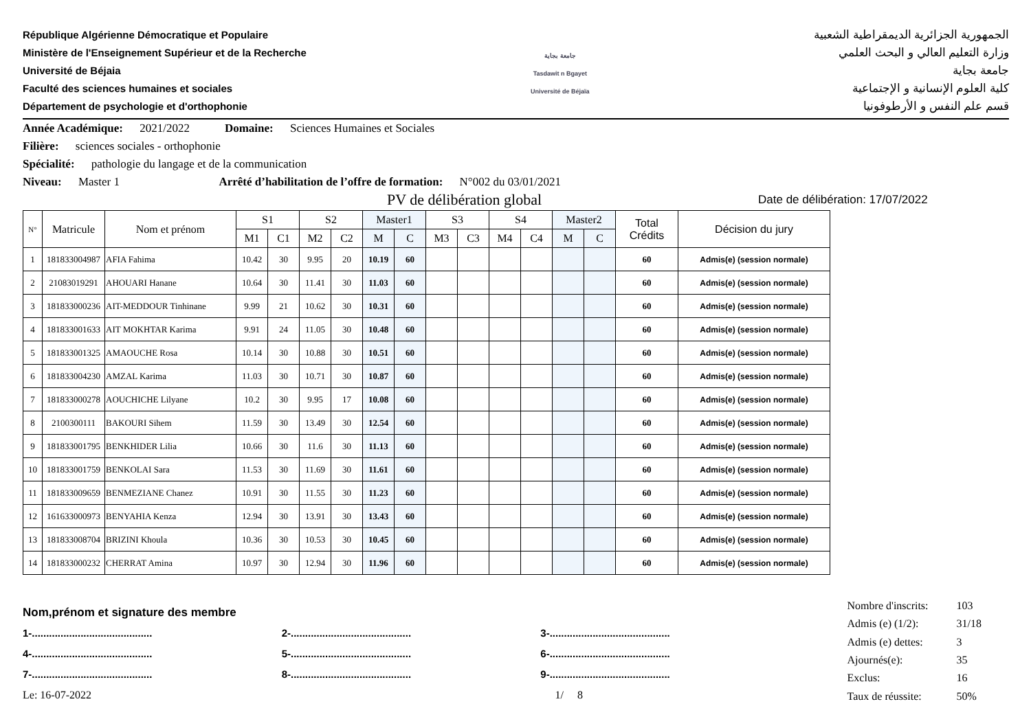République Algérienne Démocratique et Populaire
Ministère de l'Enseignement Supérieur et de la Recherche
Université de Béjaia
Faculté des sciences humaines et sociales
Département de psychologie et d'orthophonie
جامعة بجاية
Tasdawit n Bgayet
Université de Béjaïa
الجمهورية الجزائرية الديمقراطية الشعبية
وزارة التعليم العالي و البحث العلمي
جامعة بجاية
كلية العلوم الإنسانية و الإجتماعية
قسم علم النفس و الأرطوفونيا
Année Académique: 2021/2022 Domaine: Sciences Humaines et Sociales
Filière: sciences sociales - orthophonie
Spécialité: pathologie du langage et de la communication
Niveau: Master 1 Arrêté d’habilitation de l’offre de formation: N°002 du 03/01/2021
PV de délibération global Date de délibération: 17/07/2022
| N° | Matricule | Nom et prénom | S1 | | S2 | | Master1 | | S3 | | S4 | | Master2 | | Total Crédits | Décision du jury |
| --- | --- | --- | --- | --- | --- | --- | --- | --- | --- | --- | --- | --- | --- | --- | --- | --- |
| | | | M1 | C1 | M2 | C2 | M | C | M3 | C3 | M4 | C4 | M | C | | |
| 1 | 181833004987 | AFIA Fahima | 10.42 | 30 | 9.95 | 20 | 10.19 | 60 | | | | | | | 60 | Admis(e) (session normale) |
| 2 | 21083019291 | AHOUARI Hanane | 10.64 | 30 | 11.41 | 30 | 11.03 | 60 | | | | | | | 60 | Admis(e) (session normale) |
| 3 | 181833000236 | AIT-MEDDOUR Tinhinane | 9.99 | 21 | 10.62 | 30 | 10.31 | 60 | | | | | | | 60 | Admis(e) (session normale) |
| 4 | 181833001633 | AIT MOKHTAR Karima | 9.91 | 24 | 11.05 | 30 | 10.48 | 60 | | | | | | | 60 | Admis(e) (session normale) |
| 5 | 181833001325 | AMAOUCHE Rosa | 10.14 | 30 | 10.88 | 30 | 10.51 | 60 | | | | | | | 60 | Admis(e) (session normale) |
| 6 | 181833004230 | AMZAL Karima | 11.03 | 30 | 10.71 | 30 | 10.87 | 60 | | | | | | | 60 | Admis(e) (session normale) |
| 7 | 181833000278 | AOUCHICHE Lilyane | 10.2 | 30 | 9.95 | 17 | 10.08 | 60 | | | | | | | 60 | Admis(e) (session normale) |
| 8 | 2100300111 | BAKOURI Sihem | 11.59 | 30 | 13.49 | 30 | 12.54 | 60 | | | | | | | 60 | Admis(e) (session normale) |
| 9 | 181833001795 | BENKHIDER Lilia | 10.66 | 30 | 11.6 | 30 | 11.13 | 60 | | | | | | | 60 | Admis(e) (session normale) |
| 10 | 181833001759 | BENKOLAI Sara | 11.53 | 30 | 11.69 | 30 | 11.61 | 60 | | | | | | | 60 | Admis(e) (session normale) |
| 11 | 181833009659 | BENMEZIANE Chanez | 10.91 | 30 | 11.55 | 30 | 11.23 | 60 | | | | | | | 60 | Admis(e) (session normale) |
| 12 | 161633000973 | BENYAHIA Kenza | 12.94 | 30 | 13.91 | 30 | 13.43 | 60 | | | | | | | 60 | Admis(e) (session normale) |
| 13 | 181833008704 | BRIZINI Khoula | 10.36 | 30 | 10.53 | 30 | 10.45 | 60 | | | | | | | 60 | Admis(e) (session normale) |
| 14 | 181833000232 | CHERRAT Amina | 10.97 | 30 | 12.94 | 30 | 11.96 | 60 | | | | | | | 60 | Admis(e) (session normale) |
Nom,prénom et signature des membre
1-.......................................... 2-.......................................... 3-..........................................
4-.......................................... 5-.......................................... 6-..........................................
7-.......................................... 8-.......................................... 9-..........................................
Le: 16-07-2022 1/ 8
| Nombre d'inscrits: | 103 |
| Admis (e) (1/2): | 31/18 |
| Admis (e) dettes: | 3 |
| Ajournés(e): | 35 |
| Exclus: | 16 |
| Taux de réussite: | 50% |